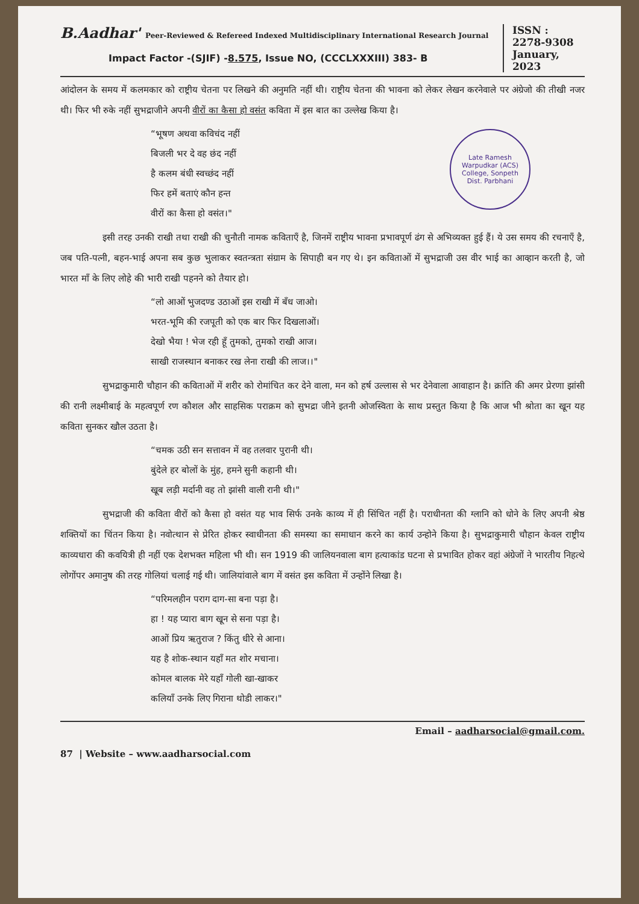B.Aadhar' Peer-Reviewed & Refereed Indexed Multidisciplinary International Research Journal
Impact Factor -(SJIF) -8.575, Issue NO, (CCCLXXXIII) 383- B
ISSN :
2278-9308
January,
2023
आंदोलन के समय में कलमकार को राष्ट्रीय चेतना पर लिखने की अनुमति नहीं थी। राष्ट्रीय चेतना की भावना को लेकर लेखन करनेवाले पर अंग्रेजो की तीखी नजर थी। फिर भी रुके नहीं सुभद्राजीने अपनी वीरों का कैसा हो वसंत कविता में इस बात का उल्लेख किया है।
Late Ramesh Warpudkar (ACS) College, Sonpeth
Dist. Parbhani
“भूषण अथवा कविचंद नहीं
बिजली भर दे वह छंद नहीं
है कलम बंधी स्वच्छंद नहीं
फिर हमें बताएं कौन हन्त
वीरों का कैसा हो वसंत।"
इसी तरह उनकी राखी तथा राखी की चुनौती नामक कविताएँ है, जिनमें राष्ट्रीय भावना प्रभावपूर्ण ढंग से अभिव्यक्त हुई हैं। ये उस समय की रचनाएँ है, जब पति-पत्नी, बहन-भाई अपना सब कुछ भुलाकर स्वतन्त्रता संग्राम के सिपाही बन गए थे। इन कविताओं में सुभद्राजी उस वीर भाई का आव्हान करती है, जो भारत माँ के लिए लोहे की भारी राखी पहनने को तैयार हो।
“लो आओं भुजदण्ड उठाओं इस राखी में बँध जाओ।
भरत-भूमि की रजपूती को एक बार फिर दिखलाओं।
देखो भैया ! भेज रही हूँ तुमको, तुमको राखी आज।
साखी राजस्थान बनाकर रख लेना राखी की लाज।।"
सुभद्राकुमारी चौहान की कविताओं में शरीर को रोमांचित कर देने वाला, मन को हर्ष उल्लास से भर देनेवाला आवाहान है। क्रांति की अमर प्रेरणा झांसी की रानी लक्ष्मीबाई के महत्वपूर्ण रण कौशल और साहसिक पराक्रम को सुभद्रा जीने इतनी ओजस्विता के साथ प्रस्तुत किया है कि आज भी श्रोता का खून यह कविता सुनकर खौल उठता है।
“चमक उठी सन सत्तावन में वह तलवार पुरानी थी।
बुंदेले हर बोलों के मुंह, हमने सुनी कहानी थी।
खूब लड़ी मर्दानी वह तो झांसी वाली रानी थी।"
सुभद्राजी की कविता वीरों को कैसा हो वसंत यह भाव सिर्फ उनके काव्य में ही सिंचित नहीं है। पराधीनता की ग्लानि को धोने के लिए अपनी श्रेष्ठ शक्तियों का चिंतन किया है। नवोत्थान से प्रेरित होकर स्वाधीनता की समस्या का समाधान करने का कार्य उन्होने किया है। सुभद्राकुमारी चौहान केवल राष्ट्रीय काव्यधारा की कवयित्री ही नहीं एक देशभक्त महिला भी थी। सन 1919 की जालियनवाला बाग हत्याकांड घटना से प्रभावित होकर वहां अंग्रेजों ने भारतीय निहत्थे लोगोंपर अमानुष की तरह गोलियां चलाई गई थी। जालियांवाले बाग में वसंत इस कविता में उन्होंने लिखा है।
“परिमलहीन पराग दाग-सा बना पड़ा है।
हा ! यह प्यारा बाग खून से सना पड़ा है।
आओं प्रिय ऋतुराज ? किंतु धीरे से आना।
यह है शोक-स्थान यहाँ मत शोर मचाना।
कोमल बालक मेरे यहाँ गोली खा-खाकर
कलियाँ उनके लिए गिराना थोडी लाकर।"
Email – aadharsocial@gmail.com.
87 | Website – www.aadharsocial.com